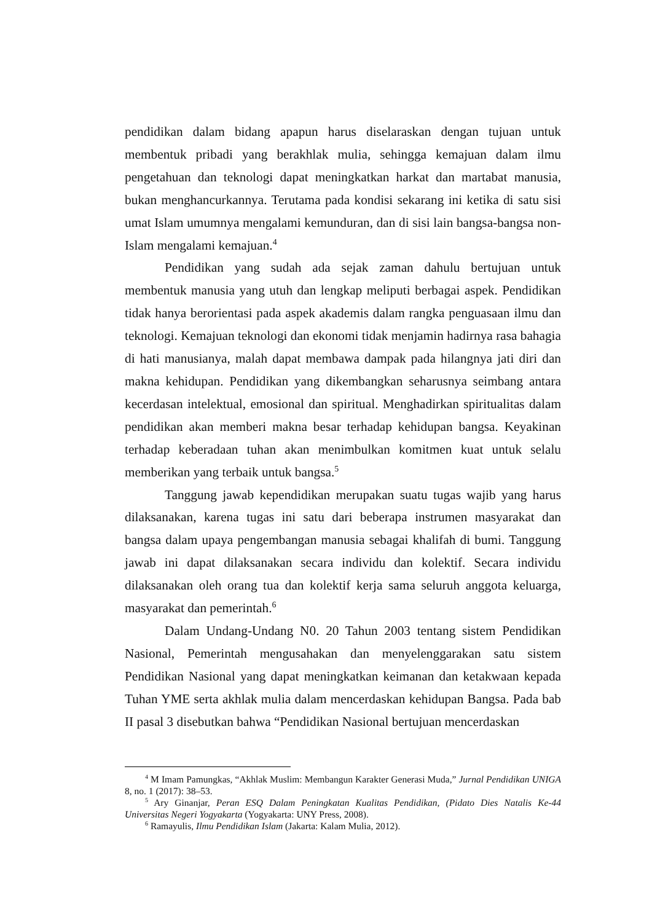pendidikan dalam bidang apapun harus diselaraskan dengan tujuan untuk membentuk pribadi yang berakhlak mulia, sehingga kemajuan dalam ilmu pengetahuan dan teknologi dapat meningkatkan harkat dan martabat manusia, bukan menghancurkannya. Terutama pada kondisi sekarang ini ketika di satu sisi umat Islam umumnya mengalami kemunduran, dan di sisi lain bangsa-bangsa non-Islam mengalami kemajuan.<sup>4</sup>
Pendidikan yang sudah ada sejak zaman dahulu bertujuan untuk membentuk manusia yang utuh dan lengkap meliputi berbagai aspek. Pendidikan tidak hanya berorientasi pada aspek akademis dalam rangka penguasaan ilmu dan teknologi. Kemajuan teknologi dan ekonomi tidak menjamin hadirnya rasa bahagia di hati manusianya, malah dapat membawa dampak pada hilangnya jati diri dan makna kehidupan. Pendidikan yang dikembangkan seharusnya seimbang antara kecerdasan intelektual, emosional dan spiritual. Menghadirkan spiritualitas dalam pendidikan akan memberi makna besar terhadap kehidupan bangsa. Keyakinan terhadap keberadaan tuhan akan menimbulkan komitmen kuat untuk selalu memberikan yang terbaik untuk bangsa.<sup>5</sup>
Tanggung jawab kependidikan merupakan suatu tugas wajib yang harus dilaksanakan, karena tugas ini satu dari beberapa instrumen masyarakat dan bangsa dalam upaya pengembangan manusia sebagai khalifah di bumi. Tanggung jawab ini dapat dilaksanakan secara individu dan kolektif. Secara individu dilaksanakan oleh orang tua dan kolektif kerja sama seluruh anggota keluarga, masyarakat dan pemerintah.<sup>6</sup>
Dalam Undang-Undang N0. 20 Tahun 2003 tentang sistem Pendidikan Nasional, Pemerintah mengusahakan dan menyelenggarakan satu sistem Pendidikan Nasional yang dapat meningkatkan keimanan dan ketakwaan kepada Tuhan YME serta akhlak mulia dalam mencerdaskan kehidupan Bangsa. Pada bab II pasal 3 disebutkan bahwa “Pendidikan Nasional bertujuan mencerdaskan
<sup>4</sup> M Imam Pamungkas, “Akhlak Muslim: Membangun Karakter Generasi Muda,” Jurnal Pendidikan UNIGA 8, no. 1 (2017): 38–53.
<sup>5</sup> Ary Ginanjar, Peran ESQ Dalam Peningkatan Kualitas Pendidikan, (Pidato Dies Natalis Ke-44 Universitas Negeri Yogyakarta (Yogyakarta: UNY Press, 2008).
<sup>6</sup> Ramayulis, Ilmu Pendidikan Islam (Jakarta: Kalam Mulia, 2012).